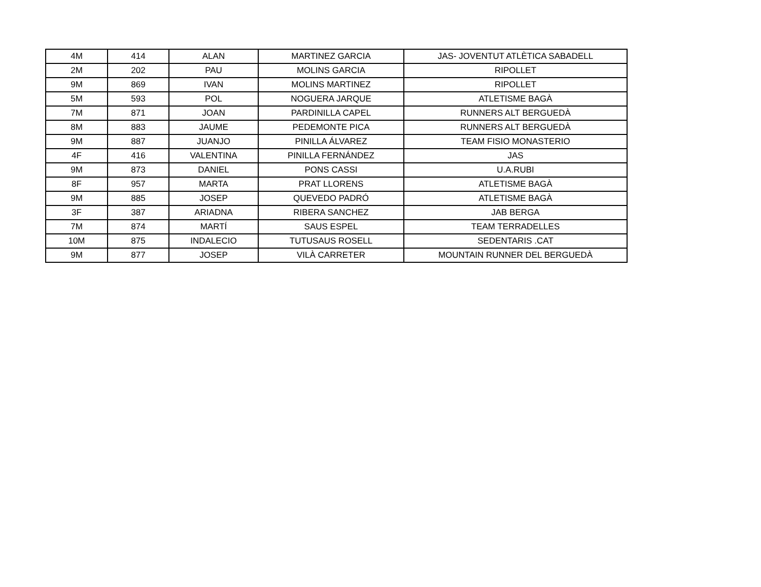| 4M | 414 | ALAN | MARTINEZ GARCIA | JAS- JOVENTUT ATLÈTICA SABADELL |
| 2M | 202 | PAU | MOLINS GARCIA | RIPOLLET |
| 9M | 869 | IVAN | MOLINS MARTINEZ | RIPOLLET |
| 5M | 593 | POL | NOGUERA JARQUE | ATLETISME BAGÀ |
| 7M | 871 | JOAN | PARDINILLA CAPEL | RUNNERS ALT BERGUEDÀ |
| 8M | 883 | JAUME | PEDEMONTE PICA | RUNNERS ALT BERGUEDÀ |
| 9M | 887 | JUANJO | PINILLA ÁLVAREZ | TEAM FISIO MONASTERIO |
| 4F | 416 | VALENTINA | PINILLA FERNÁNDEZ | JAS |
| 9M | 873 | DANIEL | PONS CASSI | U.A.RUBI |
| 8F | 957 | MARTA | PRAT LLORENS | ATLETISME BAGÀ |
| 9M | 885 | JOSEP | QUEVEDO PADRÓ | ATLETISME BAGÀ |
| 3F | 387 | ARIADNA | RIBERA SANCHEZ | JAB BERGA |
| 7M | 874 | MARTÍ | SAUS ESPEL | TEAM TERRADELLES |
| 10M | 875 | INDALECIO | TUTUSAUS ROSELL | SEDENTARIS .CAT |
| 9M | 877 | JOSEP | VILÀ CARRETER | MOUNTAIN RUNNER DEL BERGUEDÀ |